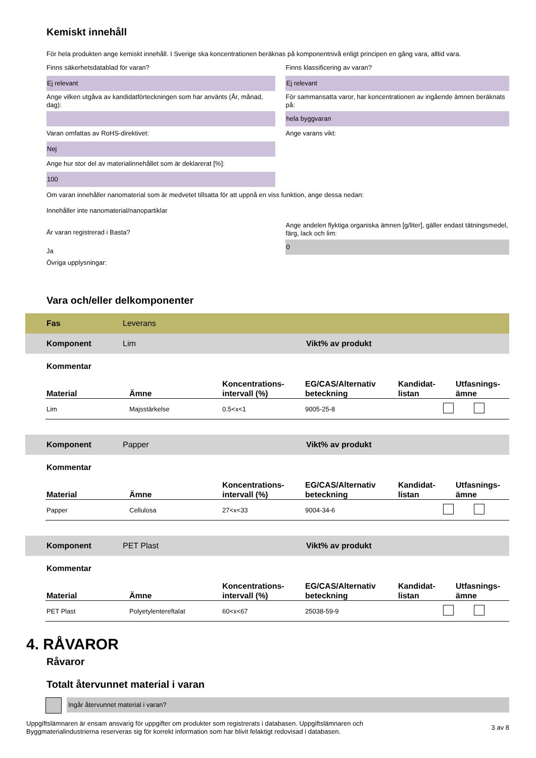Kemiskt innehåll
För hela produkten ange kemiskt innehåll. I Sverige ska koncentrationen beräknas på komponentnivå enligt principen en gång vara, alltid vara.
Finns säkerhetsdatablad för varan?
Ej relevant
Ange vilken utgåva av kandidatförteckningen som har använts (År, månad, dag):
Varan omfattas av RoHS-direktivet:
Nej
Ange hur stor del av materialinnehållet som är deklarerat [%]:
100
Finns klassificering av varan?
Ej relevant
För sammansatta varor, har koncentrationen av ingående ämnen beräknats på:
hela byggvaran
Ange varans vikt:
Om varan innehåller nanomaterial som är medvetet tillsatta för att uppnå en viss funktion, ange dessa nedan:
Innehåller inte nanomaterial/nanopartiklar
Är varan registrerad i Basta?
Ja
Ange andelen flyktiga organiska ämnen [g/liter], gäller endast tätningsmedel, färg, lack och lim:
0
Övriga upplysningar:
Vara och/eller delkomponenter
Fas Leverans
Komponent Lim Vikt% av produkt
Kommentar
| Material | Ämne | Koncentrations- intervall (%) | EG/CAS/Alternativ beteckning | Kandidat- listan | Utfasnings- ämne |
| --- | --- | --- | --- | --- | --- |
| Lim | Majsstärkelse | 0.5<x<1 | 9005-25-8 | | |
Komponent Papper Vikt% av produkt
Kommentar
| Material | Ämne | Koncentrations- intervall (%) | EG/CAS/Alternativ beteckning | Kandidat- listan | Utfasnings- ämne |
| --- | --- | --- | --- | --- | --- |
| Papper | Cellulosa | 27<x<33 | 9004-34-6 | | |
Komponent PET Plast Vikt% av produkt
Kommentar
| Material | Ämne | Koncentrations- intervall (%) | EG/CAS/Alternativ beteckning | Kandidat- listan | Utfasnings- ämne |
| --- | --- | --- | --- | --- | --- |
| PET Plast | Polyetylentereftalat | 60<x<67 | 25038-59-9 | | |
4. RÅVAROR
Råvaror
Totalt återvunnet material i varan
Ingår återvunnet material i varan?
Uppgiftslämnaren är ensam ansvarig för uppgifter om produkter som registrerats i databasen. Uppgiftslämnaren och
Byggmaterialindustrierna reserveras sig för korrekt information som har blivit felaktigt redovisad i databasen.
3 av 8